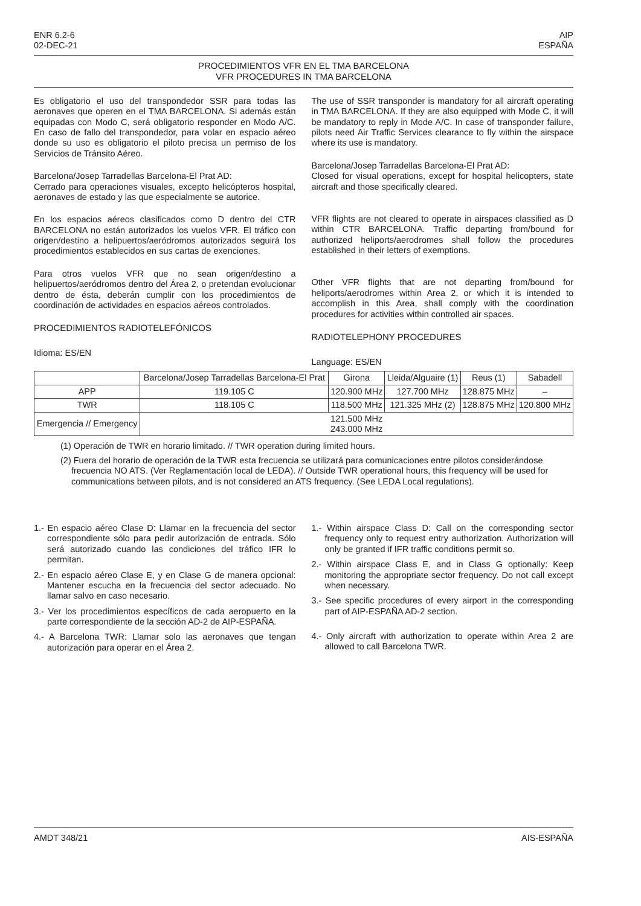ENR 6.2-6
02-DEC-21
AIP
ESPAÑA
PROCEDIMIENTOS VFR EN EL TMA BARCELONA
VFR PROCEDURES IN TMA BARCELONA
Es obligatorio el uso del transpondedor SSR para todas las aeronaves que operen en el TMA BARCELONA. Si además están equipadas con Modo C, será obligatorio responder en Modo A/C. En caso de fallo del transpondedor, para volar en espacio aéreo donde su uso es obligatorio el piloto precisa un permiso de los Servicios de Tránsito Aéreo.
Barcelona/Josep Tarradellas Barcelona-El Prat AD:
Cerrado para operaciones visuales, excepto helicópteros hospital, aeronaves de estado y las que especialmente se autorice.
En los espacios aéreos clasificados como D dentro del CTR BARCELONA no están autorizados los vuelos VFR. El tráfico con origen/destino a helipuertos/aeródromos autorizados seguirá los procedimientos establecidos en sus cartas de exenciones.
Para otros vuelos VFR que no sean origen/destino a helipuertos/aeródromos dentro del Área 2, o pretendan evolucionar dentro de ésta, deberán cumplir con los procedimientos de coordinación de actividades en espacios aéreos controlados.
PROCEDIMIENTOS RADIOTELEFÓNICOS
Idioma: ES/EN
The use of SSR transponder is mandatory for all aircraft operating in TMA BARCELONA. If they are also equipped with Mode C, it will be mandatory to reply in Mode A/C. In case of transponder failure, pilots need Air Traffic Services clearance to fly within the airspace where its use is mandatory.
Barcelona/Josep Tarradellas Barcelona-El Prat AD:
Closed for visual operations, except for hospital helicopters, state aircraft and those specifically cleared.
VFR flights are not cleared to operate in airspaces classified as D within CTR BARCELONA. Traffic departing from/bound for authorized heliports/aerodromes shall follow the procedures established in their letters of exemptions.
Other VFR flights that are not departing from/bound for heliports/aerodromes within Area 2, or which it is intended to accomplish in this Area, shall comply with the coordination procedures for activities within controlled air spaces.
RADIOTELEPHONY PROCEDURES
Language: ES/EN
| | Barcelona/Josep Tarradellas Barcelona-El Prat | Girona | Lleida/Alguaire (1) | Reus (1) | Sabadell |
| --- | --- | --- | --- | --- | --- |
| APP | 119.105 C | 120.900 MHz | 127.700 MHz | 128.875 MHz | – |
| TWR | 118.105 C | 118.500 MHz | 121.325 MHz (2) | 128.875 MHz | 120.800 MHz |
| Emergencia // Emergency | 121.500 MHz 243.000 MHz | | | | |
(1) Operación de TWR en horario limitado. // TWR operation during limited hours.
(2) Fuera del horario de operación de la TWR esta frecuencia se utilizará para comunicaciones entre pilotos considerándose frecuencia NO ATS. (Ver Reglamentación local de LEDA). // Outside TWR operational hours, this frequency will be used for communications between pilots, and is not considered an ATS frequency. (See LEDA Local regulations).
1.- En espacio aéreo Clase D: Llamar en la frecuencia del sector correspondiente sólo para pedir autorización de entrada. Sólo será autorizado cuando las condiciones del tráfico IFR lo permitan.
2.- En espacio aéreo Clase E, y en Clase G de manera opcional: Mantener escucha en la frecuencia del sector adecuado. No llamar salvo en caso necesario.
3.- Ver los procedimientos específicos de cada aeropuerto en la parte correspondiente de la sección AD-2 de AIP-ESPAÑA.
4.- A Barcelona TWR: Llamar solo las aeronaves que tengan autorización para operar en el Área 2.
1.- Within airspace Class D: Call on the corresponding sector frequency only to request entry authorization. Authorization will only be granted if IFR traffic conditions permit so.
2.- Within airspace Class E, and in Class G optionally: Keep monitoring the appropriate sector frequency. Do not call except when necessary.
3.- See specific procedures of every airport in the corresponding part of AIP-ESPAÑA AD-2 section.
4.- Only aircraft with authorization to operate within Area 2 are allowed to call Barcelona TWR.
AMDT 348/21 AIS-ESPAÑA